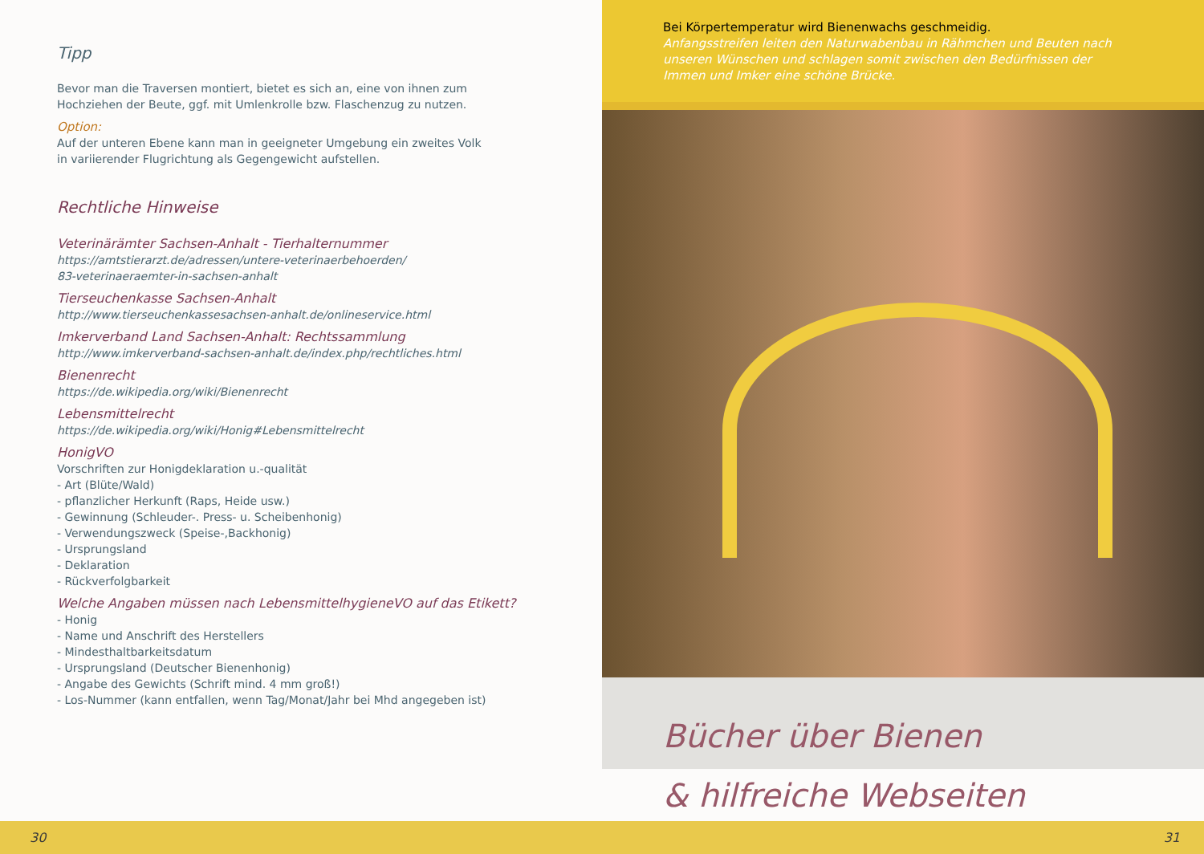Tipp
Bevor man die Traversen montiert, bietet es sich an, eine von ihnen zum
Hochziehen der Beute, ggf. mit Umlenkrolle bzw. Flaschenzug zu nutzen.
Option:
Auf der unteren Ebene kann man in geeigneter Umgebung ein zweites Volk
in variierender Flugrichtung als Gegengewicht aufstellen.
Rechtliche Hinweise
Veterinärämter Sachsen-Anhalt - Tierhalternummer
https://amtstierarzt.de/adressen/untere-veterinaerbehoerden/
83-veterinaeraemter-in-sachsen-anhalt
Tierseuchenkasse Sachsen-Anhalt
http://www.tierseuchenkassesachsen-anhalt.de/onlineservice.html
Imkerverband Land Sachsen-Anhalt: Rechtssammlung
http://www.imkerverband-sachsen-anhalt.de/index.php/rechtliches.html
Bienenrecht
https://de.wikipedia.org/wiki/Bienenrecht
Lebensmittelrecht
https://de.wikipedia.org/wiki/Honig#Lebensmittelrecht
HonigVO
Vorschriften zur Honigdeklaration u.-qualität
- Art (Blüte/Wald)
- pflanzlicher Herkunft (Raps, Heide usw.)
- Gewinnung (Schleuder-. Press- u. Scheibenhonig)
- Verwendungszweck (Speise-,Backhonig)
- Ursprungsland
- Deklaration
- Rückverfolgbarkeit
Welche Angaben müssen nach LebensmittelhygieneVO auf das Etikett?
- Honig
- Name und Anschrift des Herstellers
- Mindesthaltbarkeitsdatum
- Ursprungsland (Deutscher Bienenhonig)
- Angabe des Gewichts (Schrift mind. 4 mm groß!)
- Los-Nummer (kann entfallen, wenn Tag/Monat/Jahr bei Mhd angegeben ist)
Bei Körpertemperatur wird Bienenwachs geschmeidig.
Anfangsstreifen leiten den Naturwabenbau in Rähmchen und Beuten nach unseren Wünschen und schlagen somit zwischen den Bedürfnissen der Immen und Imker eine schöne Brücke.
Bücher über Bienen
& hilfreiche Webseiten
30 31